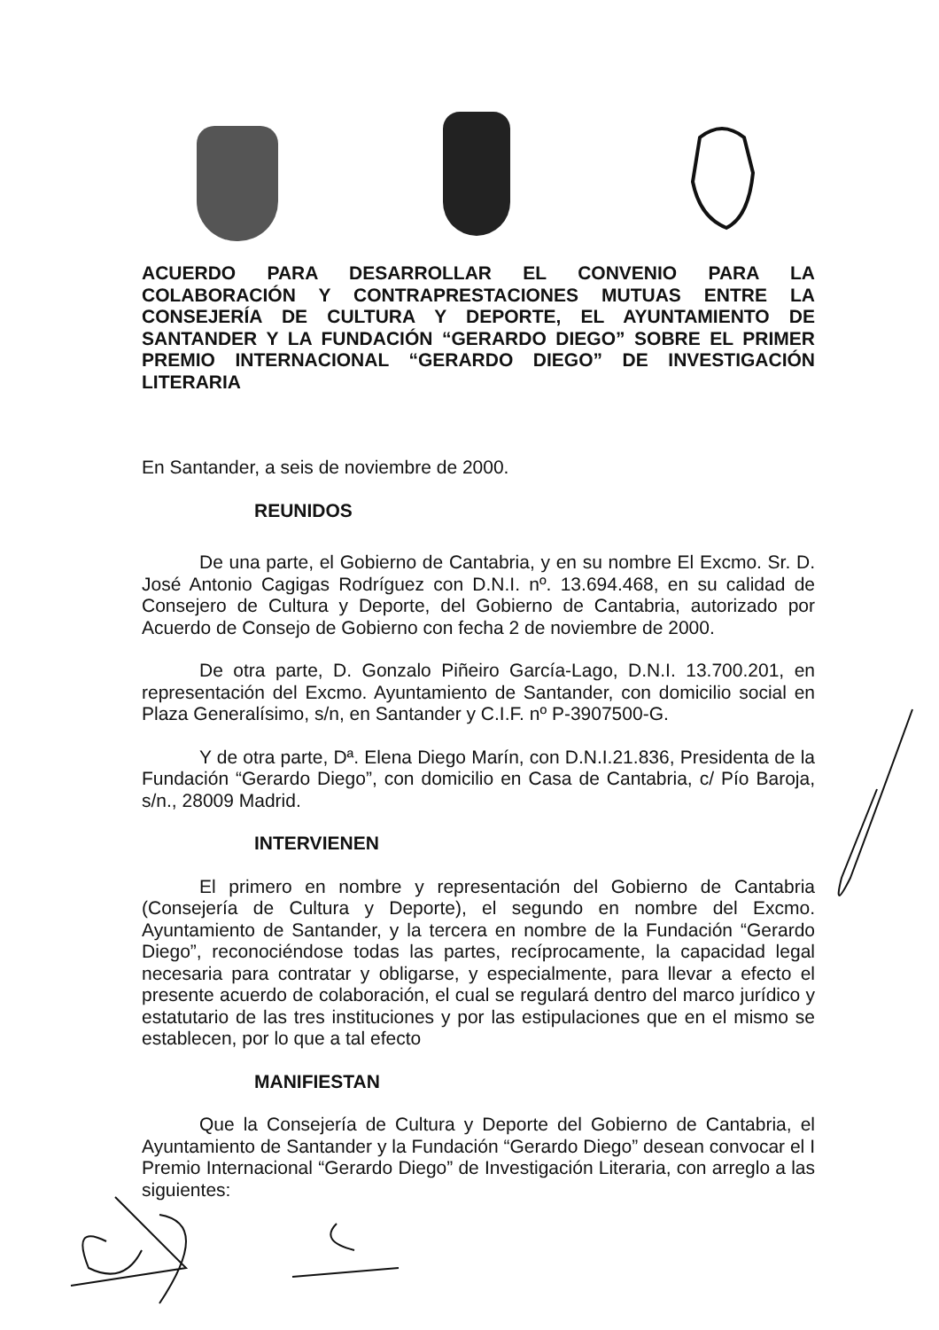ACUERDO PARA DESARROLLAR EL CONVENIO PARA LA COLABORACIÓN Y CONTRAPRESTACIONES MUTUAS ENTRE LA CONSEJERÍA DE CULTURA Y DEPORTE, EL AYUNTAMIENTO DE SANTANDER Y LA FUNDACIÓN “GERARDO DIEGO” SOBRE EL PRIMER PREMIO INTERNACIONAL “GERARDO DIEGO” DE INVESTIGACIÓN LITERARIA
En Santander, a seis de noviembre de 2000.
REUNIDOS
De una parte, el Gobierno de Cantabria, y en su nombre El Excmo. Sr. D. José Antonio Cagigas Rodríguez con D.N.I. nº. 13.694.468, en su calidad de Consejero de Cultura y Deporte, del Gobierno de Cantabria, autorizado por Acuerdo de Consejo de Gobierno con fecha 2 de noviembre de 2000.
De otra parte, D. Gonzalo Piñeiro García-Lago, D.N.I. 13.700.201, en representación del Excmo. Ayuntamiento de Santander, con domicilio social en Plaza Generalísimo, s/n, en Santander y C.I.F. nº P-3907500-G.
Y de otra parte, Dª. Elena Diego Marín, con D.N.I.21.836, Presidenta de la Fundación “Gerardo Diego”, con domicilio en Casa de Cantabria, c/ Pío Baroja, s/n., 28009 Madrid.
INTERVIENEN
El primero en nombre y representación del Gobierno de Cantabria (Consejería de Cultura y Deporte), el segundo en nombre del Excmo. Ayuntamiento de Santander, y la tercera en nombre de la Fundación “Gerardo Diego”, reconociéndose todas las partes, recíprocamente, la capacidad legal necesaria para contratar y obligarse, y especialmente, para llevar a efecto el presente acuerdo de colaboración, el cual se regulará dentro del marco jurídico y estatutario de las tres instituciones y por las estipulaciones que en el mismo se establecen, por lo que a tal efecto
MANIFIESTAN
Que la Consejería de Cultura y Deporte del Gobierno de Cantabria, el Ayuntamiento de Santander y la Fundación “Gerardo Diego” desean convocar el I Premio Internacional “Gerardo Diego” de Investigación Literaria, con arreglo a las siguientes: